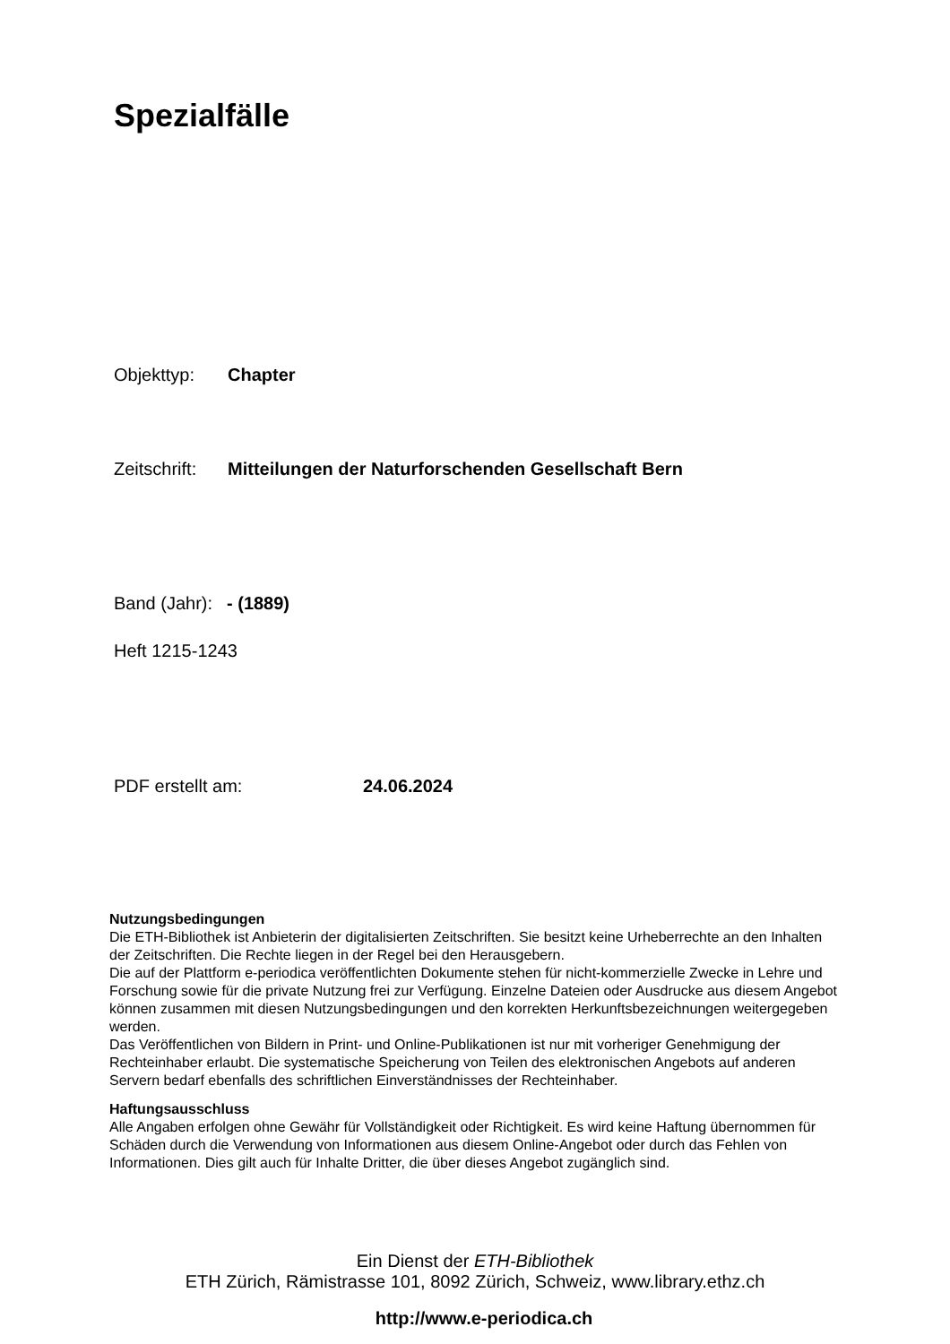Spezialfälle
Objekttyp: Chapter
Zeitschrift: Mitteilungen der Naturforschenden Gesellschaft Bern
Band (Jahr): - (1889)
Heft 1215-1243
PDF erstellt am: 24.06.2024
Nutzungsbedingungen
Die ETH-Bibliothek ist Anbieterin der digitalisierten Zeitschriften. Sie besitzt keine Urheberrechte an den Inhalten der Zeitschriften. Die Rechte liegen in der Regel bei den Herausgebern.
Die auf der Plattform e-periodica veröffentlichten Dokumente stehen für nicht-kommerzielle Zwecke in Lehre und Forschung sowie für die private Nutzung frei zur Verfügung. Einzelne Dateien oder Ausdrucke aus diesem Angebot können zusammen mit diesen Nutzungsbedingungen und den korrekten Herkunftsbezeichnungen weitergegeben werden.
Das Veröffentlichen von Bildern in Print- und Online-Publikationen ist nur mit vorheriger Genehmigung der Rechteinhaber erlaubt. Die systematische Speicherung von Teilen des elektronischen Angebots auf anderen Servern bedarf ebenfalls des schriftlichen Einverständnisses der Rechteinhaber.
Haftungsausschluss
Alle Angaben erfolgen ohne Gewähr für Vollständigkeit oder Richtigkeit. Es wird keine Haftung übernommen für Schäden durch die Verwendung von Informationen aus diesem Online-Angebot oder durch das Fehlen von Informationen. Dies gilt auch für Inhalte Dritter, die über dieses Angebot zugänglich sind.
Ein Dienst der ETH-Bibliothek
ETH Zürich, Rämistrasse 101, 8092 Zürich, Schweiz, www.library.ethz.ch
http://www.e-periodica.ch